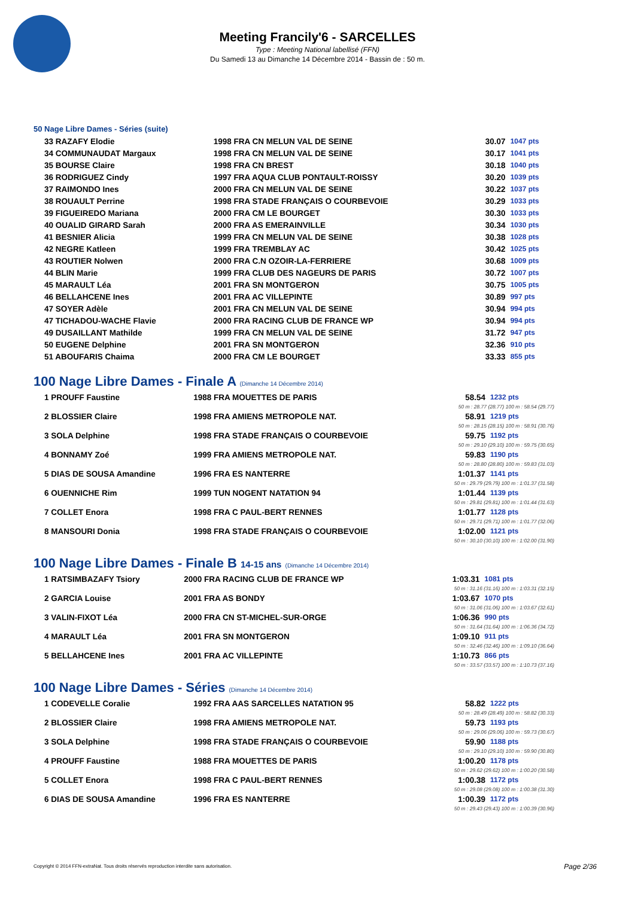Meeting Francily'6 - SARCELLES
Type : Meeting National labellisé (FFN)
Du Samedi 13 au Dimanche 14 Décembre 2014 - Bassin de : 50 m.
50 Nage Libre Dames - Séries (suite)
| 33 RAZAFY Elodie | 1998 FRA CN MELUN VAL DE SEINE | 30.07 | 1047 pts |
| 34 COMMUNAUDAT Margaux | 1998 FRA CN MELUN VAL DE SEINE | 30.17 | 1041 pts |
| 35 BOURSE Claire | 1998 FRA CN BREST | 30.18 | 1040 pts |
| 36 RODRIGUEZ Cindy | 1997 FRA AQUA CLUB PONTAULT-ROISSY | 30.20 | 1039 pts |
| 37 RAIMONDO Ines | 2000 FRA CN MELUN VAL DE SEINE | 30.22 | 1037 pts |
| 38 ROUAULT Perrine | 1998 FRA STADE FRANÇAIS O COURBEVOIE | 30.29 | 1033 pts |
| 39 FIGUEIREDO Mariana | 2000 FRA CM LE BOURGET | 30.30 | 1033 pts |
| 40 OUALID GIRARD Sarah | 2000 FRA AS EMERAINVILLE | 30.34 | 1030 pts |
| 41 BESNIER Alicia | 1999 FRA CN MELUN VAL DE SEINE | 30.38 | 1028 pts |
| 42 NEGRE Katleen | 1999 FRA TREMBLAY AC | 30.42 | 1025 pts |
| 43 ROUTIER Nolwen | 2000 FRA C.N OZOIR-LA-FERRIERE | 30.68 | 1009 pts |
| 44 BLIN Marie | 1999 FRA CLUB DES NAGEURS DE PARIS | 30.72 | 1007 pts |
| 45 MARAULT Léa | 2001 FRA SN MONTGERON | 30.75 | 1005 pts |
| 46 BELLAHCENE Ines | 2001 FRA AC VILLEPINTE | 30.89 | 997 pts |
| 47 SOYER Adèle | 2001 FRA CN MELUN VAL DE SEINE | 30.94 | 994 pts |
| 47 TICHADOU-WACHE Flavie | 2000 FRA RACING CLUB DE FRANCE WP | 30.94 | 994 pts |
| 49 DUSAILLANT Mathilde | 1999 FRA CN MELUN VAL DE SEINE | 31.72 | 947 pts |
| 50 EUGENE Delphine | 2001 FRA SN MONTGERON | 32.36 | 910 pts |
| 51 ABOUFARIS Chaima | 2000 FRA CM LE BOURGET | 33.33 | 855 pts |
100 Nage Libre Dames - Finale A (Dimanche 14 Décembre 2014)
| 1 PROUFF Faustine | 1988 FRA MOUETTES DE PARIS | 58.54 | 1232 pts |
| | | 50 m : 28.77 (28.77) 100 m : 58.54 (29.77) | |
| 2 BLOSSIER Claire | 1998 FRA AMIENS METROPOLE NAT. | 58.91 | 1219 pts |
| | | 50 m : 28.15 (28.15) 100 m : 58.91 (30.76) | |
| 3 SOLA Delphine | 1998 FRA STADE FRANÇAIS O COURBEVOIE | 59.75 | 1192 pts |
| | | 50 m : 29.10 (29.10) 100 m : 59.75 (30.65) | |
| 4 BONNAMY Zoé | 1999 FRA AMIENS METROPOLE NAT. | 59.83 | 1190 pts |
| | | 50 m : 28.80 (28.80) 100 m : 59.83 (31.03) | |
| 5 DIAS DE SOUSA Amandine | 1996 FRA ES NANTERRE | 1:01.37 | 1141 pts |
| | | 50 m : 29.79 (29.79) 100 m : 1:01.37 (31.58) | |
| 6 OUENNICHE Rim | 1999 TUN NOGENT NATATION 94 | 1:01.44 | 1139 pts |
| | | 50 m : 29.81 (29.81) 100 m : 1:01.44 (31.63) | |
| 7 COLLET Enora | 1998 FRA C PAUL-BERT RENNES | 1:01.77 | 1128 pts |
| | | 50 m : 29.71 (29.71) 100 m : 1:01.77 (32.06) | |
| 8 MANSOURI Donia | 1998 FRA STADE FRANÇAIS O COURBEVOIE | 1:02.00 | 1121 pts |
| | | 50 m : 30.10 (30.10) 100 m : 1:02.00 (31.90) | |
100 Nage Libre Dames - Finale B 14-15 ans (Dimanche 14 Décembre 2014)
| 1 RATSIMBAZAFY Tsiory | 2000 FRA RACING CLUB DE FRANCE WP | 1:03.31 | 1081 pts |
| | | 50 m : 31.16 (31.16) 100 m : 1:03.31 (32.15) | |
| 2 GARCIA Louise | 2001 FRA AS BONDY | 1:03.67 | 1070 pts |
| | | 50 m : 31.06 (31.06) 100 m : 1:03.67 (32.61) | |
| 3 VALIN-FIXOT Léa | 2000 FRA CN ST-MICHEL-SUR-ORGE | 1:06.36 | 990 pts |
| | | 50 m : 31.64 (31.64) 100 m : 1:06.36 (34.72) | |
| 4 MARAULT Léa | 2001 FRA SN MONTGERON | 1:09.10 | 911 pts |
| | | 50 m : 32.46 (32.46) 100 m : 1:09.10 (36.64) | |
| 5 BELLAHCENE Ines | 2001 FRA AC VILLEPINTE | 1:10.73 | 866 pts |
| | | 50 m : 33.57 (33.57) 100 m : 1:10.73 (37.16) | |
100 Nage Libre Dames - Séries (Dimanche 14 Décembre 2014)
| 1 CODEVELLE Coralie | 1992 FRA AAS SARCELLES NATATION 95 | 58.82 | 1222 pts |
| | | 50 m : 28.49 (28.49) 100 m : 58.82 (30.33) | |
| 2 BLOSSIER Claire | 1998 FRA AMIENS METROPOLE NAT. | 59.73 | 1193 pts |
| | | 50 m : 29.06 (29.06) 100 m : 59.73 (30.67) | |
| 3 SOLA Delphine | 1998 FRA STADE FRANÇAIS O COURBEVOIE | 59.90 | 1188 pts |
| | | 50 m : 29.10 (29.10) 100 m : 59.90 (30.80) | |
| 4 PROUFF Faustine | 1988 FRA MOUETTES DE PARIS | 1:00.20 | 1178 pts |
| | | 50 m : 29.62 (29.62) 100 m : 1:00.20 (30.58) | |
| 5 COLLET Enora | 1998 FRA C PAUL-BERT RENNES | 1:00.38 | 1172 pts |
| | | 50 m : 29.08 (29.08) 100 m : 1:00.38 (31.30) | |
| 6 DIAS DE SOUSA Amandine | 1996 FRA ES NANTERRE | 1:00.39 | 1172 pts |
| | | 50 m : 29.43 (29.43) 100 m : 1:00.39 (30.96) | |
Copyright © 2014 FFN-extraNat. Tous droits réservés reproduction interdite sans autorisation.
Page 2/36